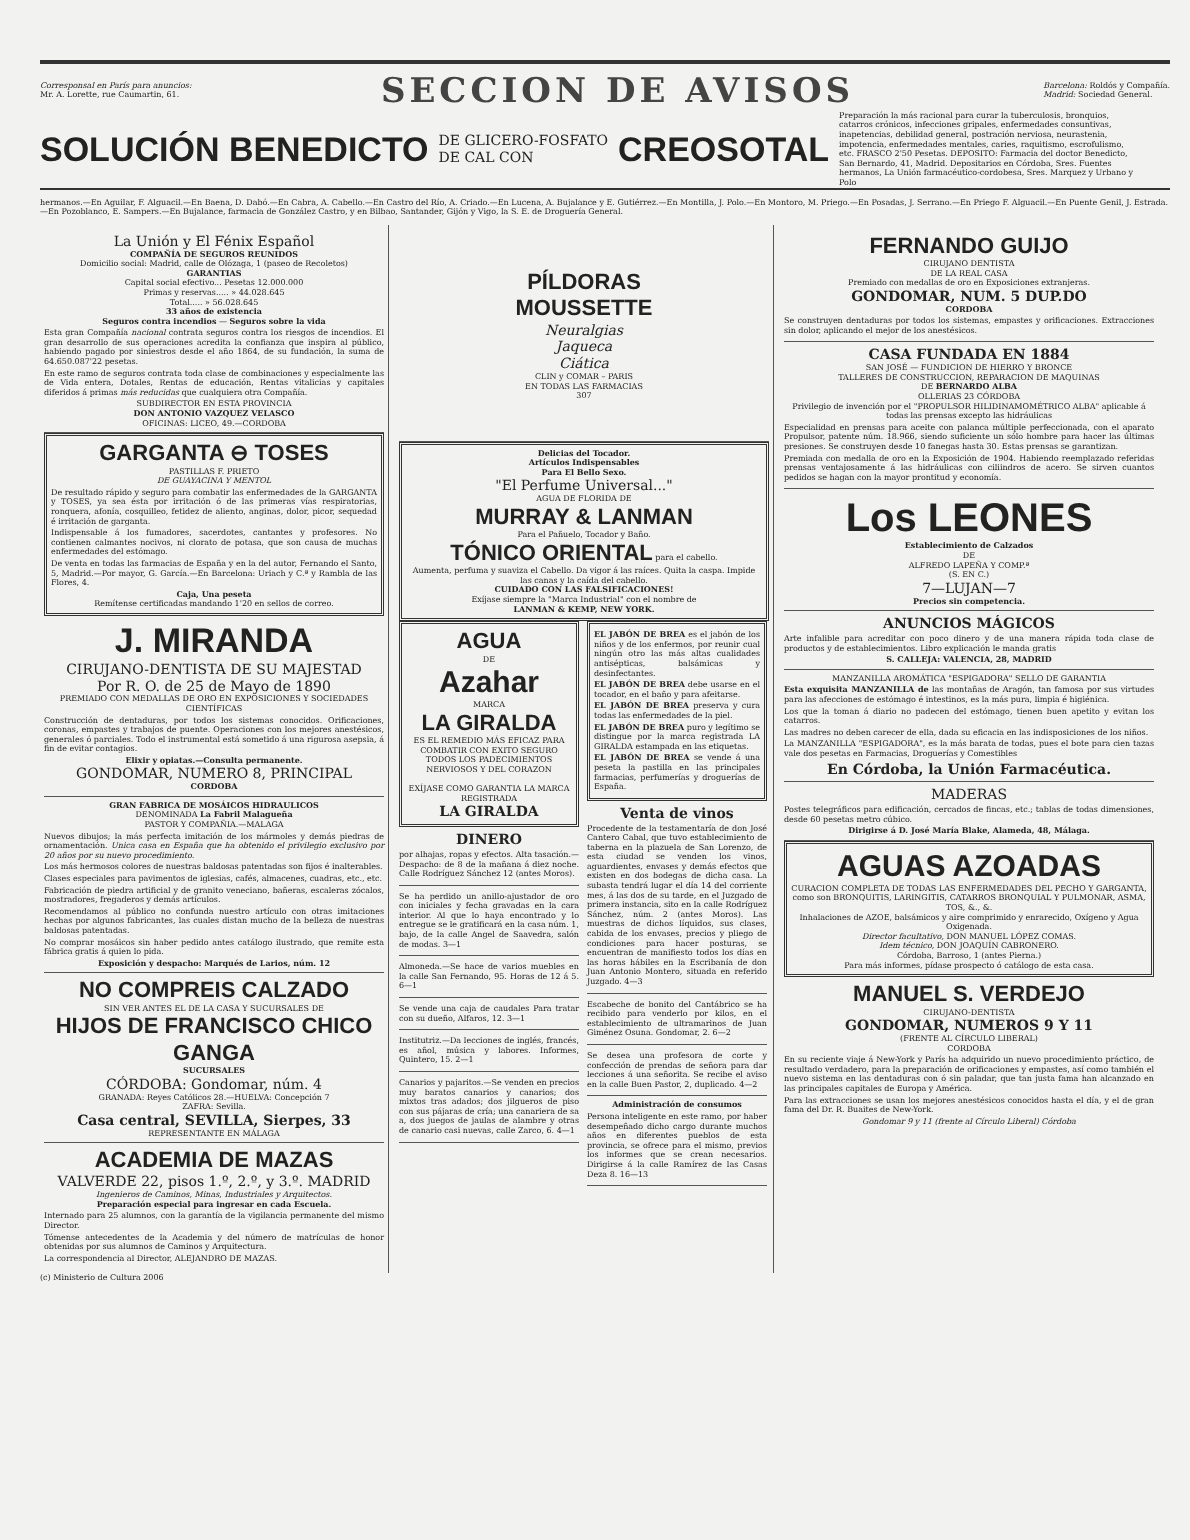Corresponsal en París para anuncios:
Mr. A. Lorette, rue Caumartin, 61.
SECCION DE AVISOS
Barcelona: Roldós y Compañía.
Madrid: Sociedad General.
SOLUCIÓN BENEDICTO DE GLICERO-FOSFATO
DE CAL CON CREOSOTAL Preparación la más racional para curar la tuberculosis, bronquios, catarros crónicos, infecciones gripales, enfermedades consuntivas, inapetencias, debilidad general, postración nerviosa, neurastenia, impotencia, enfermedades mentales, caries, raquitismo, escrofulismo, etc. FRASCO 2'50 Pesetas. DEPOSITO: Farmacia del doctor Benedicto, San Bernardo, 41, Madrid. Depositarios en Córdoba, Sres. Fuentes hermanos, La Unión farmacéutico-cordobesa, Sres. Marquez y Urbano y Polo
hermanos.—En Aguilar, F. Alguacil.—En Baena, D. Dabó.—En Cabra, A. Cabello.—En Castro del Río, A. Criado.—En Lucena, A. Bujalance y E. Gutiérrez.—En Montilla, J. Polo.—En Montoro, M. Priego.—En Posadas, J. Serrano.—En Priego F. Alguacil.—En Puente Genil, J. Estrada.—En Pozoblanco, E. Sampers.—En Bujalance, farmacia de González Castro, y en Bilbao, Santander, Gijón y Vigo, la S. E. de Droguería General.
La Unión y El Fénix Español
COMPAÑÍA DE SEGUROS REUNIDOS
Domicilio social: Madrid, calle de Olózaga, 1 (paseo de Recoletos)
GARANTIAS
Capital social efectivo... Pesetas 12.000.000
Primas y reservas..... » 44.028.645
Total..... » 56.028.645
33 años de existencia
Seguros contra incendios — Seguros sobre la vida
Esta gran Compañía nacional contrata seguros contra los riesgos de incendios. El gran desarrollo de sus operaciones acredita la confianza que inspira al público, habiendo pagado por siniestros desde el año 1864, de su fundación, la suma de 64.650.087'22 pesetas.
En este ramo de seguros contrata toda clase de combinaciones y especialmente las de Vida entera, Dotales, Rentas de educación, Rentas vitalicias y capitales diferidos á primas más reducidas que cualquiera otra Compañía.
SUBDIRECTOR EN ESTA PROVINCIA
DON ANTONIO VAZQUEZ VELASCO
OFICINAS: LICEO, 49.—CORDOBA
GARGANTA ⊖ TOSES
PASTILLAS F. PRIETO
DE GUAYACINA Y MENTOL
De resultado rápido y seguro para combatir las enfermedades de la GARGANTA y TOSES, ya sea ésta por irritación ó de las primeras vías respiratorias, ronquera, afonía, cosquilleo, fetidez de aliento, anginas, dolor, picor, sequedad é irritación de garganta.
Indispensable á los fumadores, sacerdotes, cantantes y profesores. No contienen calmantes nocivos, ni clorato de potasa, que son causa de muchas enfermedades del estómago.
De venta en todas las farmacias de España y en la del autor, Fernando el Santo, 5, Madrid.—Por mayor, G. García.—En Barcelona: Uriach y C.ª y Rambla de las Flores, 4.
Caja, Una peseta
Remítense certificadas mandando 1'20 en sellos de correo.
J. MIRANDA
CIRUJANO-DENTISTA DE SU MAJESTAD
Por R. O. de 25 de Mayo de 1890
PREMIADO CON MEDALLAS DE ORO EN EXPOSICIONES Y SOCIEDADES CIENTÍFICAS
Construcción de dentaduras, por todos los sistemas conocidos. Orificaciones, coronas, empastes y trabajos de puente. Operaciones con los mejores anestésicos, generales ó parciales. Todo el instrumental está sometido á una rigurosa asepsia, á fin de evitar contagios.
Elixir y opiatas.—Consulta permanente.
GONDOMAR, NUMERO 8, PRINCIPAL
CORDOBA
GRAN FABRICA DE MOSÁICOS HIDRAULICOS
DENOMINADA La Fabril Malagueña
PASTOR Y COMPAÑIA.—MALAGA
Nuevos dibujos; la más perfecta imitación de los mármoles y demás piedras de ornamentación. Unica casa en España que ha obtenido el privilegio exclusivo por 20 años por su nuevo procedimiento.
Los más hermosos colores de nuestras baldosas patentadas son fijos é inalterables.
Clases especiales para pavimentos de iglesias, cafés, almacenes, cuadras, etc., etc.
Fabricación de piedra artificial y de granito veneciano, bañeras, escaleras zócalos, mostradores, fregaderos y demás artículos.
Recomendamos al público no confunda nuestro artículo con otras imitaciones hechas por algunos fabricantes, las cuales distan mucho de la belleza de nuestras baldosas patentadas.
No comprar mosáicos sin haber pedido antes catálogo ilustrado, que remite esta fábrica gratis á quien lo pida.
Exposición y despacho: Marqués de Larios, núm. 12
NO COMPREIS CALZADO
SIN VER ANTES EL DE LA CASA Y SUCURSALES DE
HIJOS DE FRANCISCO CHICO GANGA
SUCURSALES
CÓRDOBA: Gondomar, núm. 4
GRANADA: Reyes Católicos 28.—HUELVA: Concepción 7
ZAFRA: Sevilla.
Casa central, SEVILLA, Sierpes, 33
REPRESENTANTE EN MÁLAGA
ACADEMIA DE MAZAS
VALVERDE 22, pisos 1.º, 2.º, y 3.º. MADRID
Ingenieros de Caminos, Minas, Industriales y Arquitectos.
Preparación especial para ingresar en cada Escuela.
Internado para 25 alumnos, con la garantía de la vigilancia permanente del mismo Director.
Tómense antecedentes de la Academia y del número de matrículas de honor obtenidas por sus alumnos de Caminos y Arquitectura.
La correspondencia al Director, ALEJANDRO DE MAZAS.
PÍLDORAS
MOUSSETTE
Neuralgias
Jaqueca
Ciática
CLIN y COMAR – PARIS
EN TODAS LAS FARMACIAS
307
Delicias del Tocador.
Artículos Indispensables
Para El Bello Sexo.
"El Perfume Universal..."
AGUA DE FLORIDA DE
MURRAY & LANMAN
Para el Pañuelo, Tocador y Baño.
TÓNICO ORIENTAL para el cabello.
Aumenta, perfuma y suaviza el Cabello. Da vigor á las raíces. Quita la caspa. Impide las canas y la caída del cabello.
CUIDADO CON LAS FALSIFICACIONES!
Exíjase siempre la "Marca Industrial" con el nombre de
LANMAN & KEMP, NEW YORK.
AGUA
DE
Azahar
MARCA
LA GIRALDA
ES EL REMEDIO MÁS EFICAZ PARA COMBATIR CON EXITO SEGURO TODOS LOS PADECIMIENTOS NERVIOSOS Y DEL CORAZON
EXÍJASE COMO GARANTIA LA MARCA REGISTRADA
LA GIRALDA
DINERO
por alhajas, ropas y efectos. Alta tasación.—Despacho: de 8 de la mañana á diez noche. Calle Rodríguez Sánchez 12 (antes Moros).
Se ha perdido un anillo-ajustador de oro con iniciales y fecha gravadas en la cara interior. Al que lo haya encontrado y lo entregue se le gratificará en la casa núm. 1, bajo, de la calle Angel de Saavedra, salón de modas. 3—1
Almoneda.—Se hace de varios muebles en la calle San Fernando, 95. Horas de 12 á 5. 6—1
Se vende una caja de caudales Para tratar con su dueño, Alfaros, 12. 3—1
Institutriz.—Da lecciones de inglés, francés, es añol, música y labores. Informes, Quintero, 15. 2—1
Canarios y pajaritos.—Se venden en precios muy baratos canarios y canarios; dos mixtos tras adados; dos jilgueros de piso con sus pájaras de cría; una canariera de sa a, dos juegos de jaulas de alambre y otras de canario casi nuevas, calle Zarco, 6. 4—1
EL JABÓN DE BREA es el jabón de los niños y de los enfermos, por reunir cual ningún otro las más altas cualidades antisépticas, balsámicas y desinfectantes.
EL JABÓN DE BREA debe usarse en el tocador, en el baño y para afeitarse.
EL JABÓN DE BREA preserva y cura todas las enfermedades de la piel.
EL JABÓN DE BREA puro y legítimo se distingue por la marca registrada LA GIRALDA estampada en las etiquetas.
EL JABÓN DE BREA se vende á una peseta la pastilla en las principales farmacias, perfumerías y droguerías de España.
Venta de vinos
Procedente de la testamentaría de don José Cantero Cabal, que tuvo establecimiento de taberna en la plazuela de San Lorenzo, de esta ciudad se venden los vinos, aguardientes, envases y demás efectos que existen en dos bodegas de dicha casa. La subasta tendrá lugar el día 14 del corriente mes, á las dos de su tarde, en el Juzgado de primera instancia, sito en la calle Rodríguez Sánchez, núm. 2 (antes Moros). Las muestras de dichos líquidos, sus clases, cabida de los envases, precios y pliego de condiciones para hacer posturas, se encuentran de manifiesto todos los días en las horas hábiles en la Escribanía de don Juan Antonio Montero, situada en referido Juzgado. 4—3
Escabeche de bonito del Cantábrico se ha recibido para venderlo por kilos, en el establecimiento de ultramarinos de Juan Giménez Osuna. Gondomar, 2. 6—2
Se desea una profesora de corte y confección de prendas de señora para dar lecciones á una señorita. Se recibe el aviso en la calle Buen Pastor, 2, duplicado. 4—2
Administración de consumos
Persona inteligente en este ramo, por haber desempeñado dicho cargo durante muchos años en diferentes pueblos de esta provincia, se ofrece para el mismo, previos los informes que se crean necesarios. Dirigirse á la calle Ramírez de las Casas Deza 8. 16—13
FERNANDO GUIJO
CIRUJANO DENTISTA
DE LA REAL CASA
Premiado con medallas de oro en Exposiciones extranjeras.
GONDOMAR, NUM. 5 DUP.DO
CORDOBA
Se construyen dentaduras por todos los sistemas, empastes y orificaciones. Extracciones sin dolor, aplicando el mejor de los anestésicos.
CASA FUNDADA EN 1884
SAN JOSÉ — FUNDICION DE HIERRO Y BRONCE
TALLERES DE CONSTRUCCION, REPARACION DE MAQUINAS
DE BERNARDO ALBA
OLLERIAS 23 CÓRDOBA
Privilegio de invención por el "PROPULSOR HILIDINAMOMÉTRICO ALBA" aplicable á todas las prensas excepto las hidráulicas
Especialidad en prensas para aceite con palanca múltiple perfeccionada, con el aparato Propulsor, patente núm. 18.966, siendo suficiente un sólo hombre para hacer las últimas presiones. Se construyen desde 10 fanegas hasta 30. Estas prensas se garantizan.
Premiada con medalla de oro en la Exposición de 1904. Habiendo reemplazado referidas prensas ventajosamente á las hidráulicas con ciliindros de acero. Se sirven cuantos pedidos se hagan con la mayor prontitud y economía.
Los LEONES
Establecimiento de Calzados
DE
ALFREDO LAPEÑA Y COMP.ª
(S. EN C.)
7—LUJAN—7
Precios sin competencia.
ANUNCIOS MÁGICOS
Arte infalible para acreditar con poco dinero y de una manera rápida toda clase de productos y de establecimientos. Libro explicación le manda gratis
S. CALLEJA: VALENCIA, 28, MADRID
MANZANILLA AROMÁTICA "ESPIGADORA" SELLO DE GARANTIA
Esta exquisita MANZANILLA de las montañas de Aragón, tan famosa por sus virtudes para las afecciones de estómago é intestinos, es la más pura, limpia é higiénica.
Los que la toman á diario no padecen del estómago, tienen buen apetito y evitan los catarros.
Las madres no deben carecer de ella, dada su eficacia en las indisposiciones de los niños.
La MANZANILLA "ESPIGADORA", es la más barata de todas, pues el bote para cien tazas vale dos pesetas en Farmacias, Droguerías y Comestibles
En Córdoba, la Unión Farmacéutica.
MADERAS
Postes telegráficos para edificación, cercados de fincas, etc.; tablas de todas dimensiones, desde 60 pesetas metro cúbico.
Dirigirse á D. José María Blake, Alameda, 48, Málaga.
AGUAS AZOADAS
CURACION COMPLETA DE TODAS LAS ENFERMEDADES DEL PECHO Y GARGANTA, como son BRONQUITIS, LARINGITIS, CATARROS BRONQUIAL Y PULMONAR, ASMA, TOS, &., &.
Inhalaciones de AZOE, balsámicos y aire comprimido y enrarecido, Oxígeno y Agua Oxigenada.
Director facultativo, DON MANUEL LÓPEZ COMAS.
Idem técnico, DON JOAQUÍN CABRONERO.
Córdoba, Barroso, 1 (antes Pierna.)
Para más informes, pídase prospecto ó catálogo de esta casa.
MANUEL S. VERDEJO
CIRUJANO-DENTISTA
GONDOMAR, NUMEROS 9 Y 11
(FRENTE AL CÍRCULO LIBERAL)
CORDOBA
En su reciente viaje á New-York y París ha adquirido un nuevo procedimiento práctico, de resultado verdadero, para la preparación de orificaciones y empastes, así como también el nuevo sistema en las dentaduras con ó sin paladar, que tan justa fama han alcanzado en las principales capitales de Europa y América.
Para las extracciones se usan los mejores anestésicos conocidos hasta el día, y el de gran fama del Dr. R. Buaites de New-York.
Gondomar 9 y 11 (frente al Círculo Liberal) Córdoba
(c) Ministerio de Cultura 2006